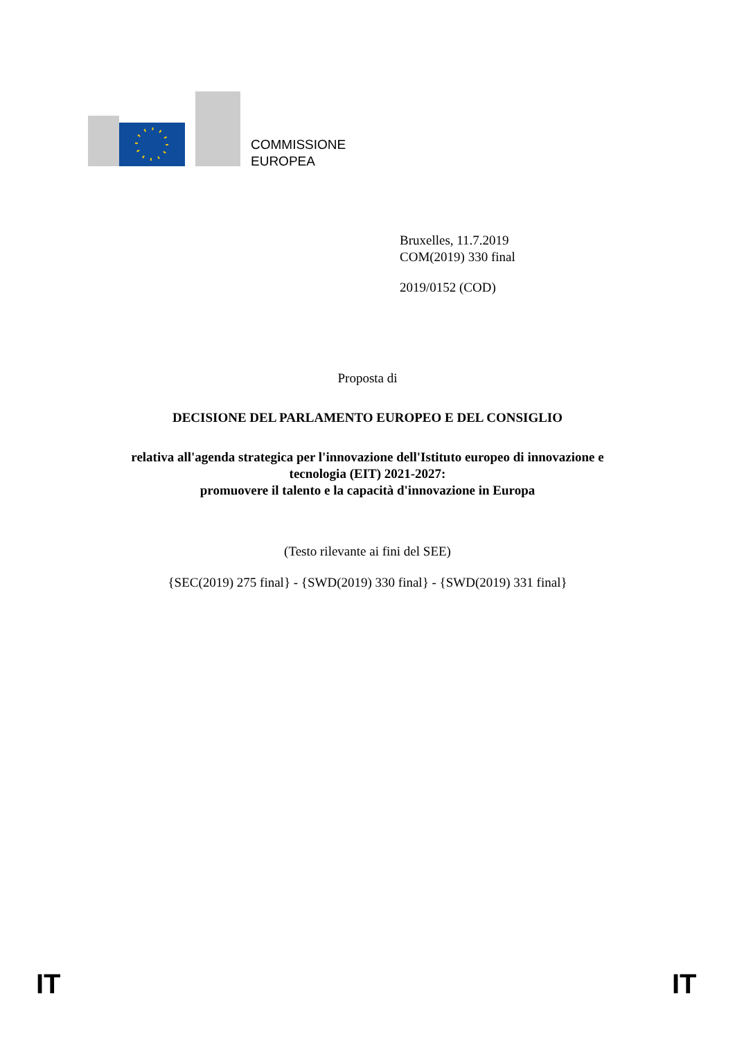COMMISSIONE
EUROPEA
Bruxelles, 11.7.2019
COM(2019) 330 final
2019/0152 (COD)
Proposta di
DECISIONE DEL PARLAMENTO EUROPEO E DEL CONSIGLIO
relativa all'agenda strategica per l'innovazione dell'Istituto europeo di innovazione e
tecnologia (EIT) 2021-2027:
promuovere il talento e la capacità d'innovazione in Europa
(Testo rilevante ai fini del SEE)
{SEC(2019) 275 final} - {SWD(2019) 330 final} - {SWD(2019) 331 final}
IT IT